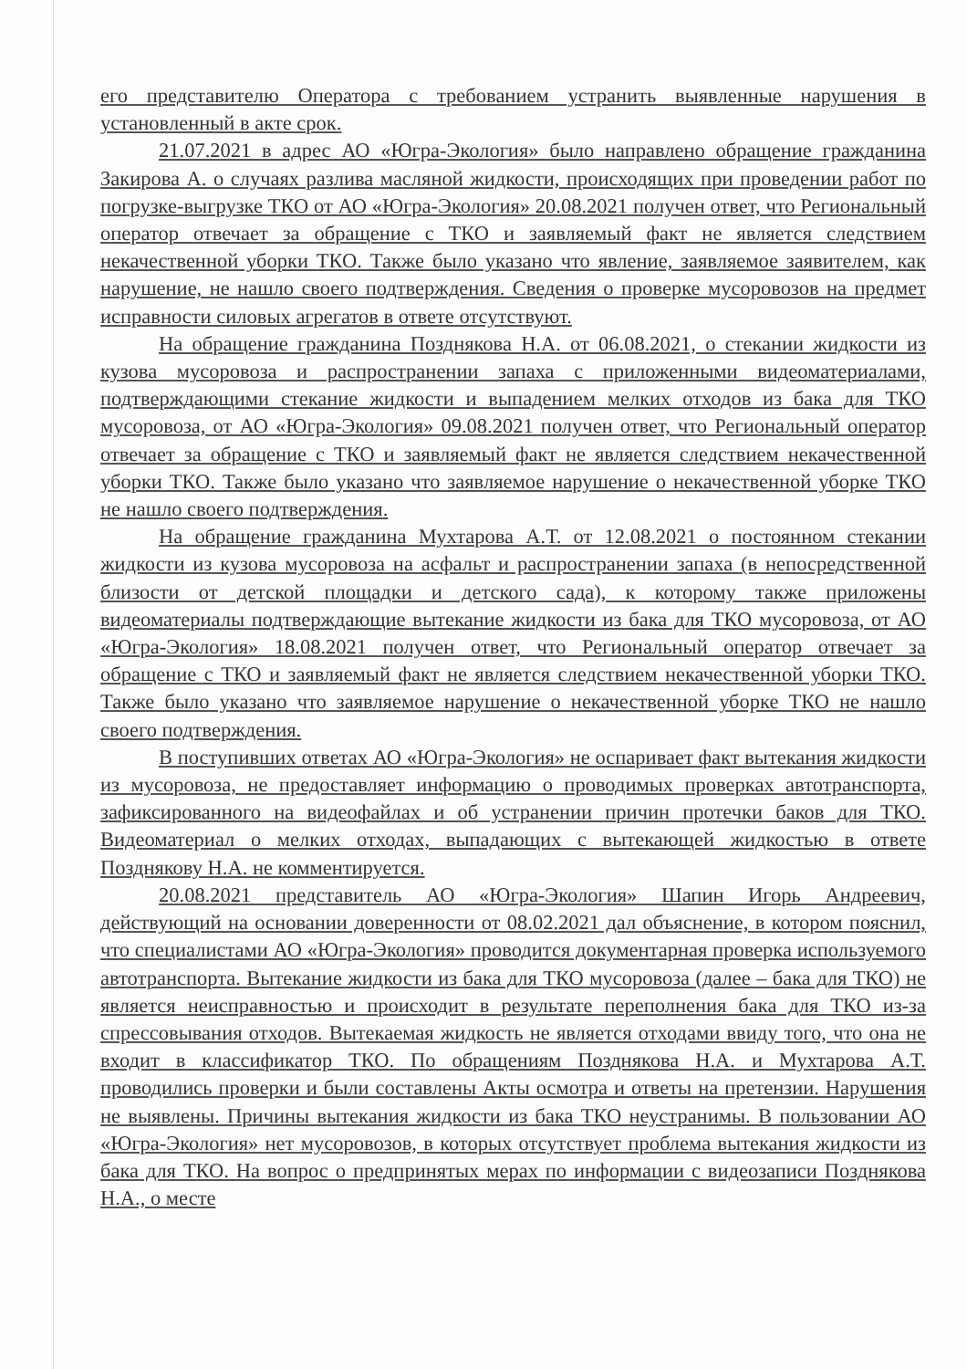его представителю Оператора с требованием устранить выявленные нарушения в установленный в акте срок.
21.07.2021 в адрес АО «Югра-Экология» было направлено обращение гражданина Закирова А. о случаях разлива масляной жидкости, происходящих при проведении работ по погрузке-выгрузке ТКО от АО «Югра-Экология» 20.08.2021 получен ответ, что Региональный оператор отвечает за обращение с ТКО и заявляемый факт не является следствием некачественной уборки ТКО. Также было указано что явление, заявляемое заявителем, как нарушение, не нашло своего подтверждения. Сведения о проверке мусоровозов на предмет исправности силовых агрегатов в ответе отсутствуют.
На обращение гражданина Позднякова Н.А. от 06.08.2021, о стекании жидкости из кузова мусоровоза и распространении запаха с приложенными видеоматериалами, подтверждающими стекание жидкости и выпадением мелких отходов из бака для ТКО мусоровоза, от АО «Югра-Экология» 09.08.2021 получен ответ, что Региональный оператор отвечает за обращение с ТКО и заявляемый факт не является следствием некачественной уборки ТКО. Также было указано что заявляемое нарушение о некачественной уборке ТКО не нашло своего подтверждения.
На обращение гражданина Мухтарова А.Т. от 12.08.2021 о постоянном стекании жидкости из кузова мусоровоза на асфальт и распространении запаха (в непосредственной близости от детской площадки и детского сада), к которому также приложены видеоматериалы подтверждающие вытекание жидкости из бака для ТКО мусоровоза, от АО «Югра-Экология» 18.08.2021 получен ответ, что Региональный оператор отвечает за обращение с ТКО и заявляемый факт не является следствием некачественной уборки ТКО. Также было указано что заявляемое нарушение о некачественной уборке ТКО не нашло своего подтверждения.
В поступивших ответах АО «Югра-Экология» не оспаривает факт вытекания жидкости из мусоровоза, не предоставляет информацию о проводимых проверках автотранспорта, зафиксированного на видеофайлах и об устранении причин протечки баков для ТКО. Видеоматериал о мелких отходах, выпадающих с вытекающей жидкостью в ответе Позднякову Н.А. не комментируется.
20.08.2021 представитель АО «Югра-Экология» Шапин Игорь Андреевич, действующий на основании доверенности от 08.02.2021 дал объяснение, в котором пояснил, что специалистами АО «Югра-Экология» проводится документарная проверка используемого автотранспорта. Вытекание жидкости из бака для ТКО мусоровоза (далее – бака для ТКО) не является неисправностью и происходит в результате переполнения бака для ТКО из-за спрессовывания отходов. Вытекаемая жидкость не является отходами ввиду того, что она не входит в классификатор ТКО. По обращениям Позднякова Н.А. и Мухтарова А.Т. проводились проверки и были составлены Акты осмотра и ответы на претензии. Нарушения не выявлены. Причины вытекания жидкости из бака ТКО неустранимы. В пользовании АО «Югра-Экология» нет мусоровозов, в которых отсутствует проблема вытекания жидкости из бака для ТКО. На вопрос о предпринятых мерах по информации с видеозаписи Позднякова Н.А., о месте